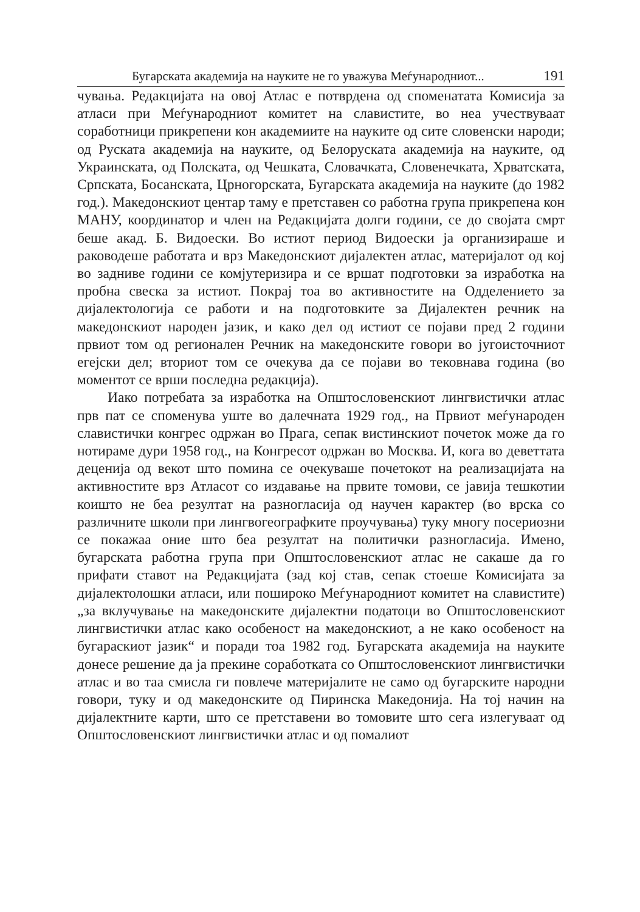Бугарската академија на науките не го уважува Меѓународниот... 191
чувања. Редакцијата на овој Атлас е потврдена од споменатата Комисија за атласи при Меѓународниот комитет на славистите, во неа учествуваат соработници прикрепени кон академиите на науките од сите словенски народи; од Руската академија на науките, од Белоруската академија на науките, од Украинската, од Полската, од Чешката, Словачката, Словенечката, Хрватската, Српската, Босанската, Црногорската, Бугарската академија на науките (до 1982 год.). Македонскиот центар таму е претставен со работна група прикрепена кон МАНУ, координатор и член на Редакцијата долги години, се до својата смрт беше акад. Б. Видоески. Во истиот период Видоески ја организираше и раководеше работата и врз Македонскиот дијалектен атлас, материјалот од кој во задниве години се комјутеризира и се вршат подготовки за изработка на пробна свеска за истиот. Покрај тоа во активностите на Одделението за дијалектологија се работи и на подготовките за Дијалектен речник на македонскиот народен јазик, и како дел од истиот се појави пред 2 години првиот том од регионален Речник на македонските говори во југоисточниот егејски дел; вториот том се очекува да се појави во тековнава година (во моментот се врши последна редакција).
Иако потребата за изработка на Општословенскиот лингвистички атлас прв пат се споменува уште во далечната 1929 год., на Првиот меѓународен славистички конгрес одржан во Прага, сепак вистинскиот почеток може да го нотираме дури 1958 год., на Конгресот одржан во Москва. И, кога во деветтата деценија од векот што помина се очекуваше почетокот на реализацијата на активностите врз Атласот со издавање на првите томови, се јавија тешкотии коишто не беа резултат на разногласија од научен карактер (во врска со различните школи при лингвогеографките проучувања) туку многу посериозни се покажаа оние што беа резултат на политички разногласија. Имено, бугарската работна група при Општословенскиот атлас не сакаше да го прифати ставот на Редакцијата (зад кој став, сепак стоеше Комисијата за дијалектолошки атласи, или поширoко Меѓународниот комитет на славистите) „за вклучување на македонските дијалектни податоци во Општословенскиот лингвистички атлас како особеност на македонскиот, а не како особеност на бугараскиот јазик“ и поради тоа 1982 год. Бугарската академија на науките донесе решение да ја прекине соработката со Општословенскиот лингвистички атлас и во таа смисла ги повлече материјалите не само од бугарските народни говори, туку и од македонските од Пиринска Македонија. На тој начин на дијалектните карти, што се претставени во томовите што сега излегуваат од Општословенскиот лингвистички атлас и од помалиот